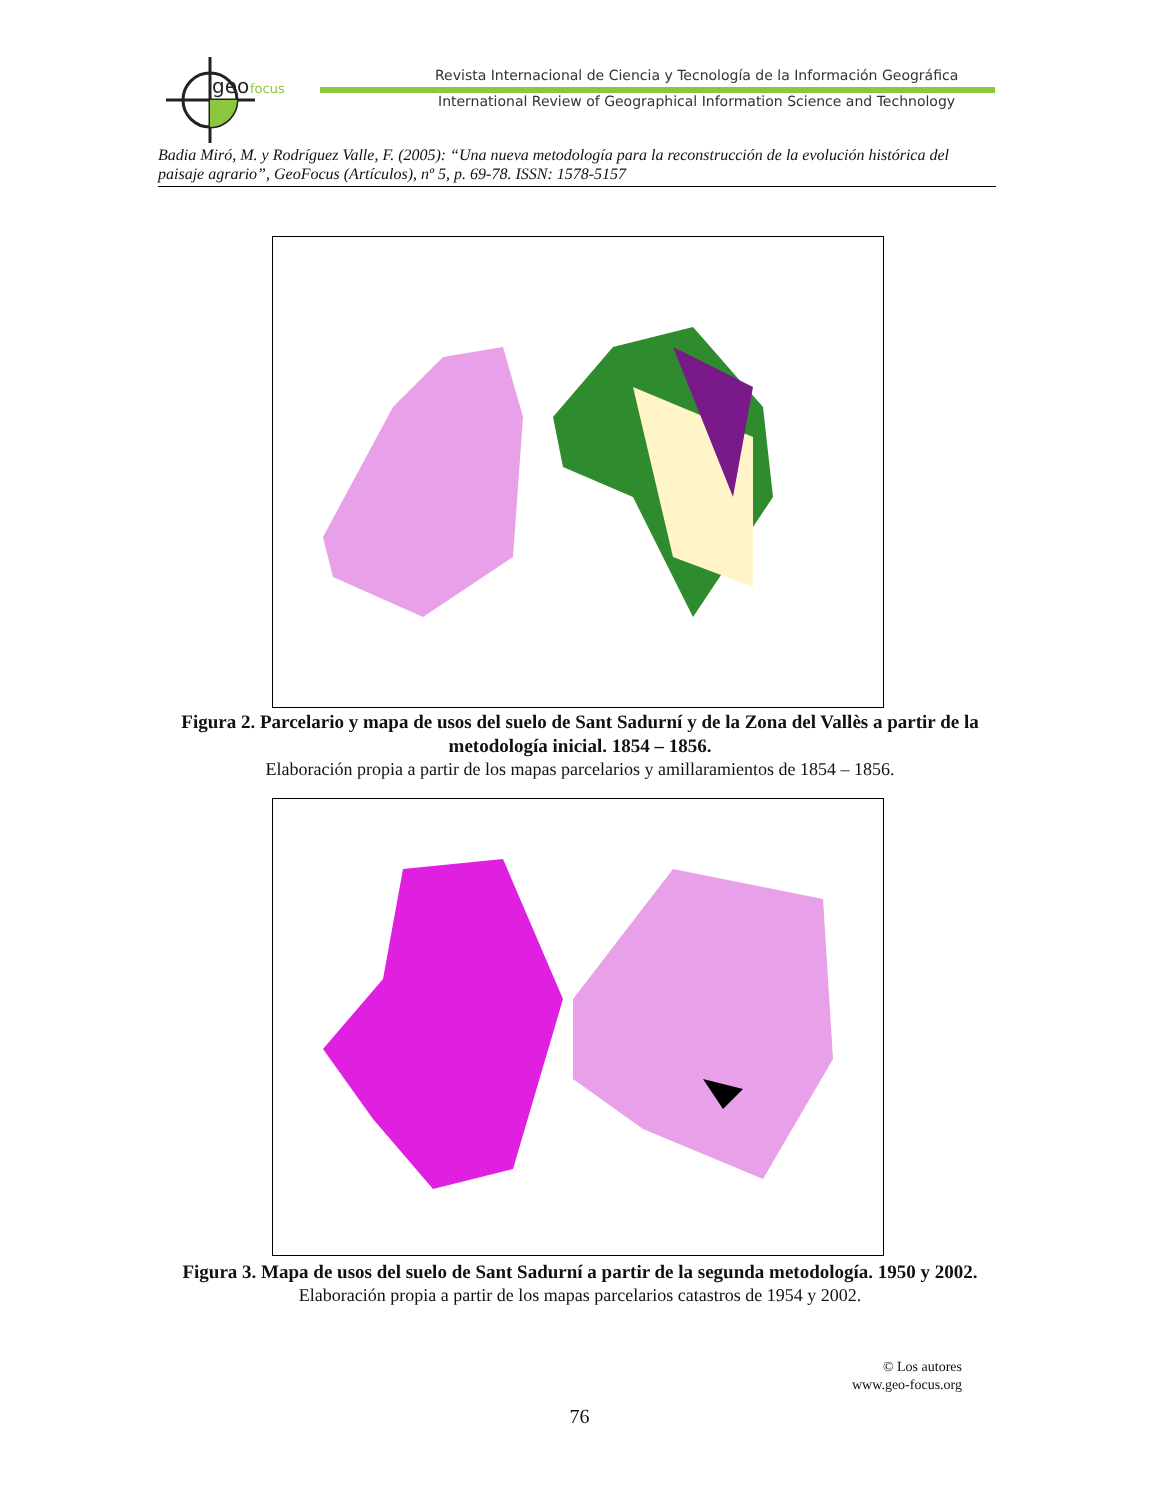geo
focus
Revista Internacional de Ciencia y Tecnología de la Información Geográfica
International Review of Geographical Information Science and Technology
Badia Miró, M. y Rodríguez Valle, F. (2005): “Una nueva metodología para la reconstrucción de la evolución histórica del paisaje agrario”, GeoFocus (Artículos), nº 5, p. 69-78. ISSN: 1578-5157
Figura 2. Parcelario y mapa de usos del suelo de Sant Sadurní y de la Zona del Vallès a partir de la metodología inicial. 1854 – 1856.
Elaboración propia a partir de los mapas parcelarios y amillaramientos de 1854 – 1856.
Figura 3. Mapa de usos del suelo de Sant Sadurní a partir de la segunda metodología. 1950 y 2002.
Elaboración propia a partir de los mapas parcelarios catastros de 1954 y 2002.
© Los autores
www.geo-focus.org
76